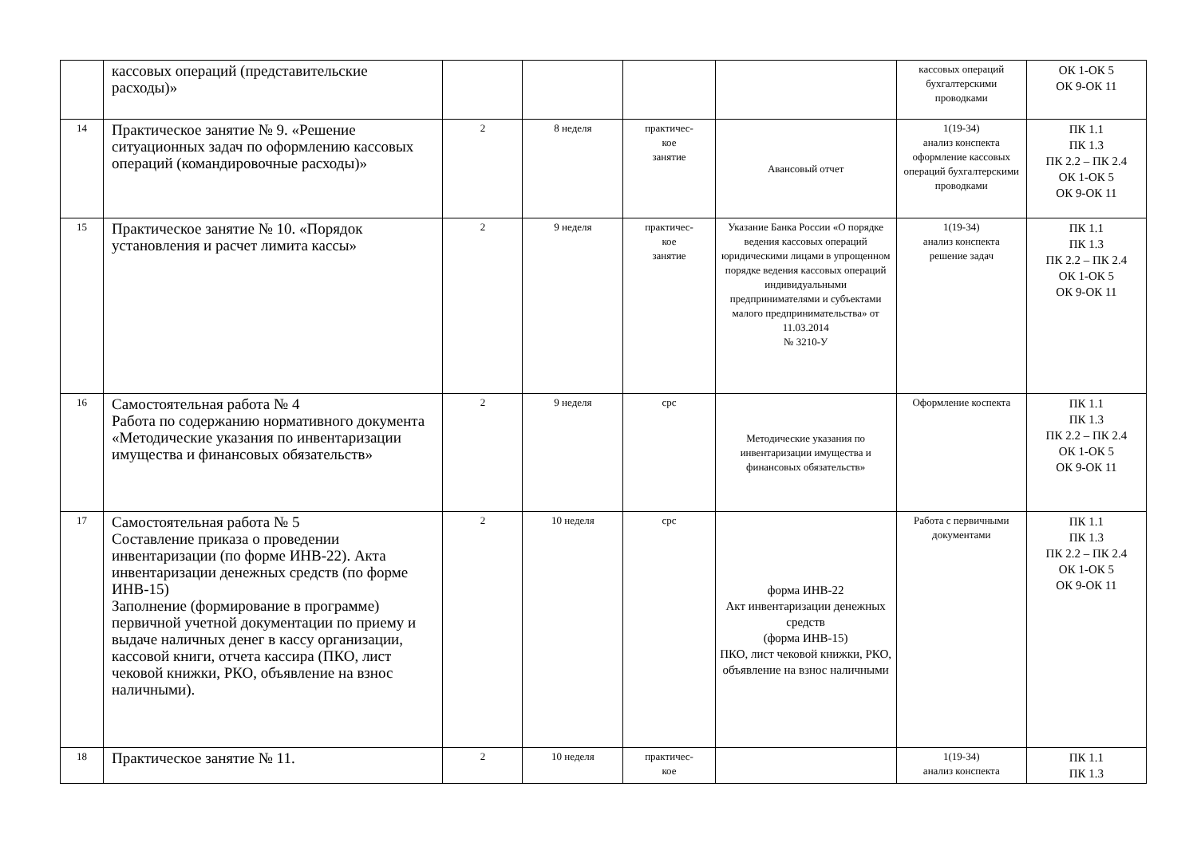| | кассовых операций (представительские расходы)» | | | | | кассовых операций бухгалтерскими проводками | ОК 1-ОК 5 ОК 9-ОК 11 |
| 14 | Практическое занятие № 9. «Решение ситуационных задач по оформлению кассовых операций (командировочные расходы)» | 2 | 8 неделя | практичес- кое занятие | Авансовый отчет | 1(19-34) анализ конспекта оформление кассовых операций бухгалтерскими проводками | ПК 1.1 ПК 1.3 ПК 2.2 – ПК 2.4 ОК 1-ОК 5 ОК 9-ОК 11 |
| 15 | Практическое занятие № 10. «Порядок установления и расчет лимита кассы» | 2 | 9 неделя | практичес- кое занятие | Указание Банка России «О порядке ведения кассовых операций юридическими лицами в упрощенном порядке ведения кассовых операций индивидуальными предпринимателями и субъектами малого предпринимательства» от 11.03.2014 № 3210-У | 1(19-34) анализ конспекта решение задач | ПК 1.1 ПК 1.3 ПК 2.2 – ПК 2.4 ОК 1-ОК 5 ОК 9-ОК 11 |
| 16 | Самостоятельная работа № 4 Работа по содержанию нормативного документа «Методические указания по инвентаризации имущества и финансовых обязательств» | 2 | 9 неделя | срс | Методические указания по инвентаризации имущества и финансовых обязательств» | Оформление коспекта | ПК 1.1 ПК 1.3 ПК 2.2 – ПК 2.4 ОК 1-ОК 5 ОК 9-ОК 11 |
| 17 | Самостоятельная работа № 5 Составление приказа о проведении инвентаризации (по форме ИНВ-22). Акта инвентаризации денежных средств (по форме ИНВ-15) Заполнение (формирование в программе) первичной учетной документации по приему и выдаче наличных денег в кассу организации, кассовой книги, отчета кассира (ПКО, лист чековой книжки, РКО, объявление на взнос наличными). | 2 | 10 неделя | срс | форма ИНВ-22 Акт инвентаризации денежных средств (форма ИНВ-15) ПКО, лист чековой книжки, РКО, объявление на взнос наличными | Работа с первичными документами | ПК 1.1 ПК 1.3 ПК 2.2 – ПК 2.4 ОК 1-ОК 5 ОК 9-ОК 11 |
| 18 | Практическое занятие № 11. | 2 | 10 неделя | практичес- кое | | 1(19-34) анализ конспекта | ПК 1.1 ПК 1.3 |